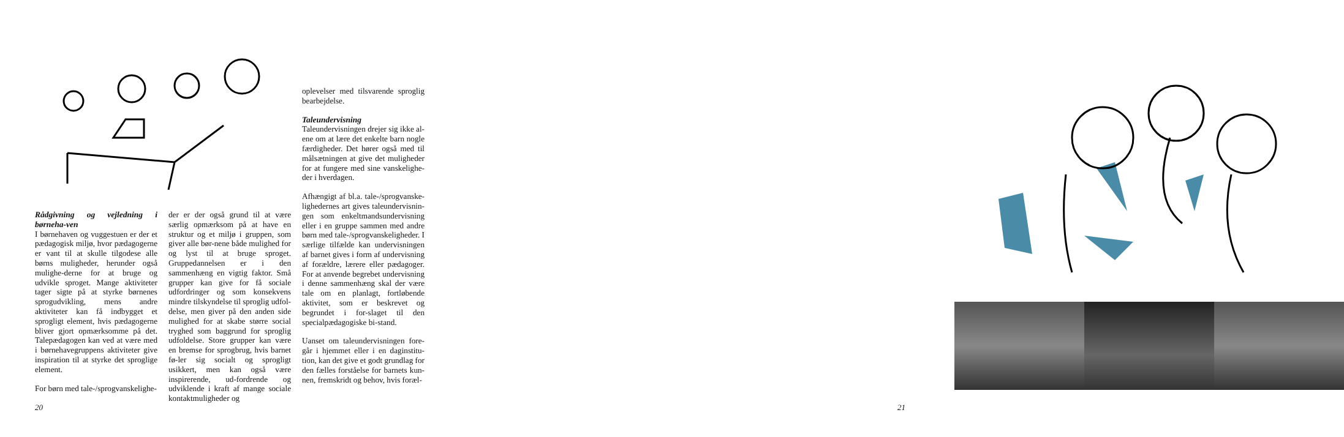Rådgivning og vejledning i børneha-ven
I børnehaven og vuggestuen er der et pædagogisk miljø, hvor pædagogerne er vant til at skulle tilgodese alle børns muligheder, herunder også mulighe-derne for at bruge og udvikle sproget. Mange aktiviteter tager sigte på at styrke børnenes sprogudvikling, mens andre aktiviteter kan få indbygget et sprogligt element, hvis pædagogerne bliver gjort opmærksomme på det. Talepædagogen kan ved at være med i børnehavegruppens aktiviteter give inspiration til at styrke det sproglige element.
For børn med tale-/sprogvanskelighe-
der er der også grund til at være særlig opmærksom på at have en struktur og et miljø i gruppen, som giver alle bør-nene både mulighed for og lyst til at bruge sproget. Gruppedannelsen er i den sammenhæng en vigtig faktor. Små grupper kan give for få sociale udfordringer og som konsekvens mindre tilskyndelse til sproglig udfol-delse, men giver på den anden side mulighed for at skabe større social tryghed som baggrund for sproglig udfoldelse. Store grupper kan være en bremse for sprogbrug, hvis barnet fø-ler sig socialt og sprogligt usikkert, men kan også være inspirerende, ud-fordrende og udviklende i kraft af mange sociale kontaktmuligheder og
oplevelser med tilsvarende sproglig bearbejdelse.
Taleundervisning
Taleundervisningen drejer sig ikke al-ene om at lære det enkelte barn nogle færdigheder. Det hører også med til målsætningen at give det muligheder for at fungere med sine vanskelighe-der i hverdagen.
Afhængigt af bl.a. tale-/sprogvanske-lighedernes art gives taleundervisnin-gen som enkeltmandsundervisning eller i en gruppe sammen med andre børn med tale-/sprogvanskeligheder. I særlige tilfælde kan undervisningen af barnet gives i form af undervisning af forældre, lærere eller pædagoger. For at anvende begrebet undervisning i denne sammenhæng skal der være tale om en planlagt, fortløbende aktivitet, som er beskrevet og begrundet i for-slaget til den specialpædagogiske bi-stand.
Uanset om taleundervisningen fore-går i hjemmet eller i en daginstitu-tion, kan det give et godt grundlag for den fælles forståelse for barnets kun-nen, fremskridt og behov, hvis foræl-
20
21